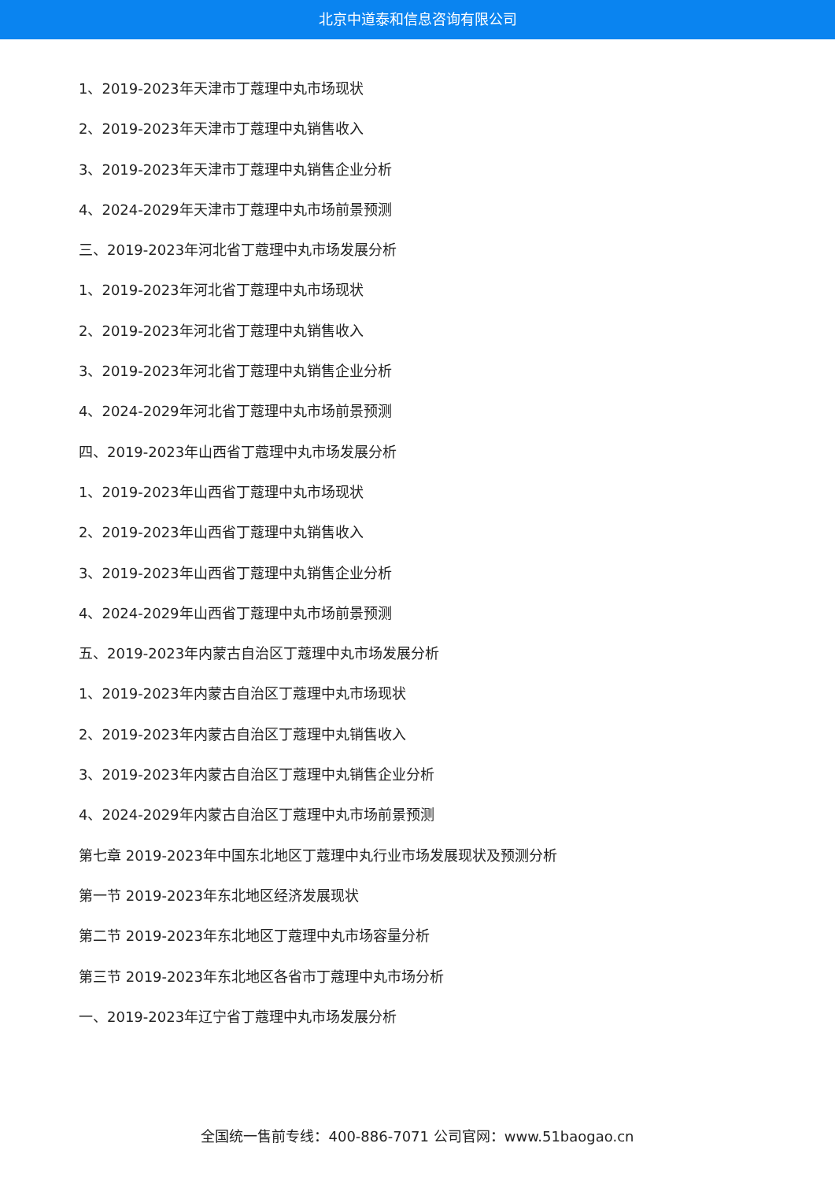北京中道泰和信息咨询有限公司
1、2019-2023年天津市丁蔻理中丸市场现状
2、2019-2023年天津市丁蔻理中丸销售收入
3、2019-2023年天津市丁蔻理中丸销售企业分析
4、2024-2029年天津市丁蔻理中丸市场前景预测
三、2019-2023年河北省丁蔻理中丸市场发展分析
1、2019-2023年河北省丁蔻理中丸市场现状
2、2019-2023年河北省丁蔻理中丸销售收入
3、2019-2023年河北省丁蔻理中丸销售企业分析
4、2024-2029年河北省丁蔻理中丸市场前景预测
四、2019-2023年山西省丁蔻理中丸市场发展分析
1、2019-2023年山西省丁蔻理中丸市场现状
2、2019-2023年山西省丁蔻理中丸销售收入
3、2019-2023年山西省丁蔻理中丸销售企业分析
4、2024-2029年山西省丁蔻理中丸市场前景预测
五、2019-2023年内蒙古自治区丁蔻理中丸市场发展分析
1、2019-2023年内蒙古自治区丁蔻理中丸市场现状
2、2019-2023年内蒙古自治区丁蔻理中丸销售收入
3、2019-2023年内蒙古自治区丁蔻理中丸销售企业分析
4、2024-2029年内蒙古自治区丁蔻理中丸市场前景预测
第七章 2019-2023年中国东北地区丁蔻理中丸行业市场发展现状及预测分析
第一节 2019-2023年东北地区经济发展现状
第二节 2019-2023年东北地区丁蔻理中丸市场容量分析
第三节 2019-2023年东北地区各省市丁蔻理中丸市场分析
一、2019-2023年辽宁省丁蔻理中丸市场发展分析
全国统一售前专线：400-886-7071 公司官网：www.51baogao.cn